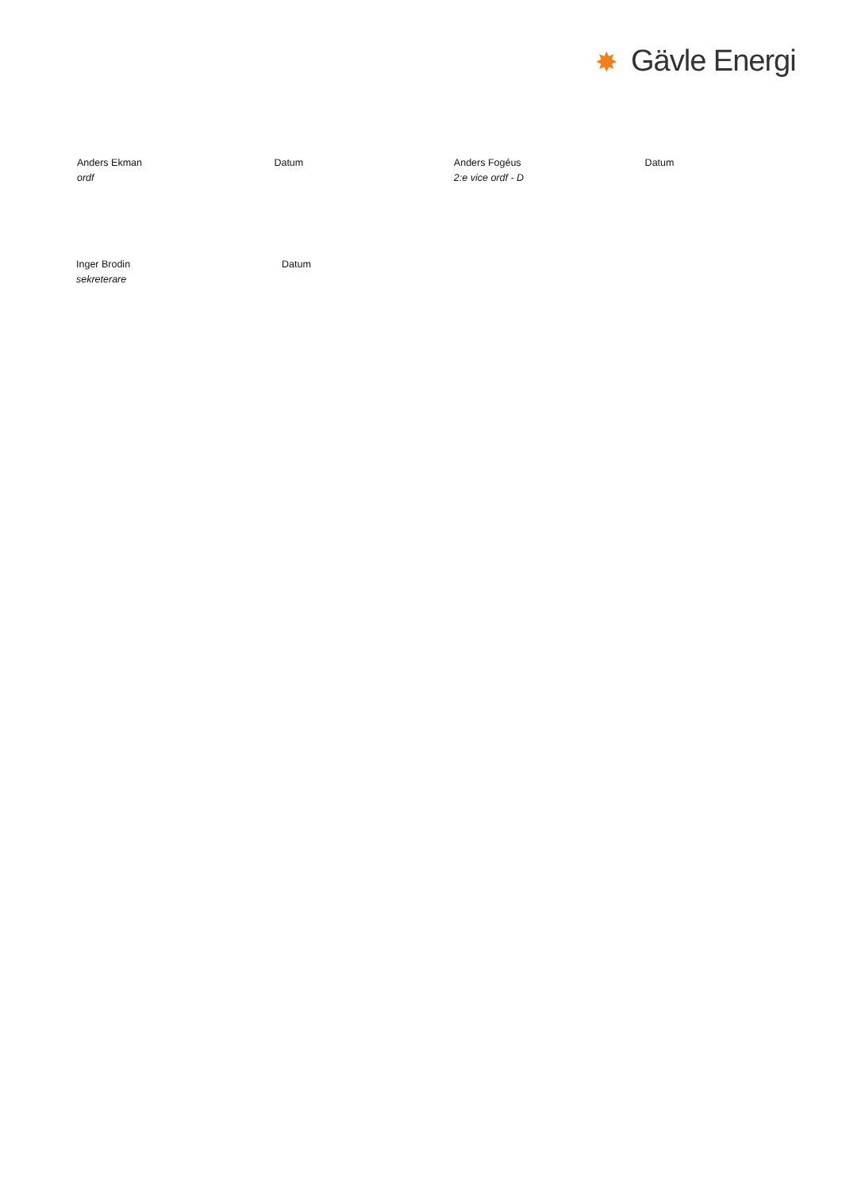✸ Gävle Energi
Anders Ekman
ordf
Datum Anders Fogéus
2:e vice ordf - D
Datum
Inger Brodin
sekreterare
Datum